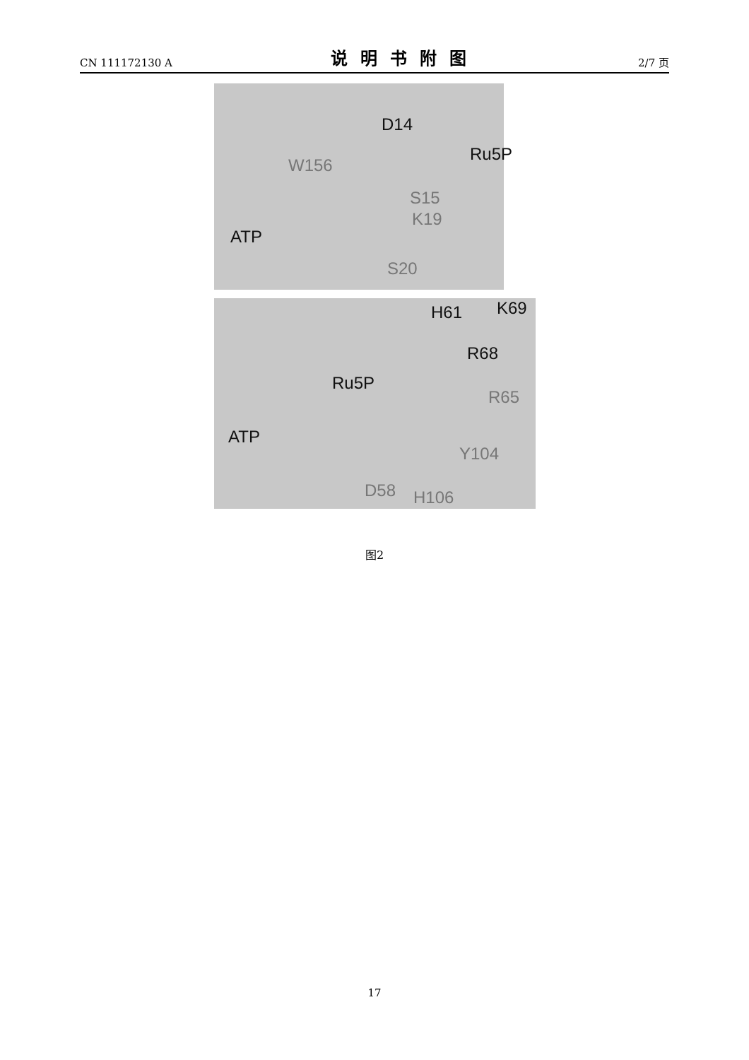CN 111172130 A 说明书附图 2/7 页
D14
Ru5P
W156
S15
K19
ATP
S20
H61 K69
R68
Ru5P
R65
ATP
Y104
D58 H106
图2
17